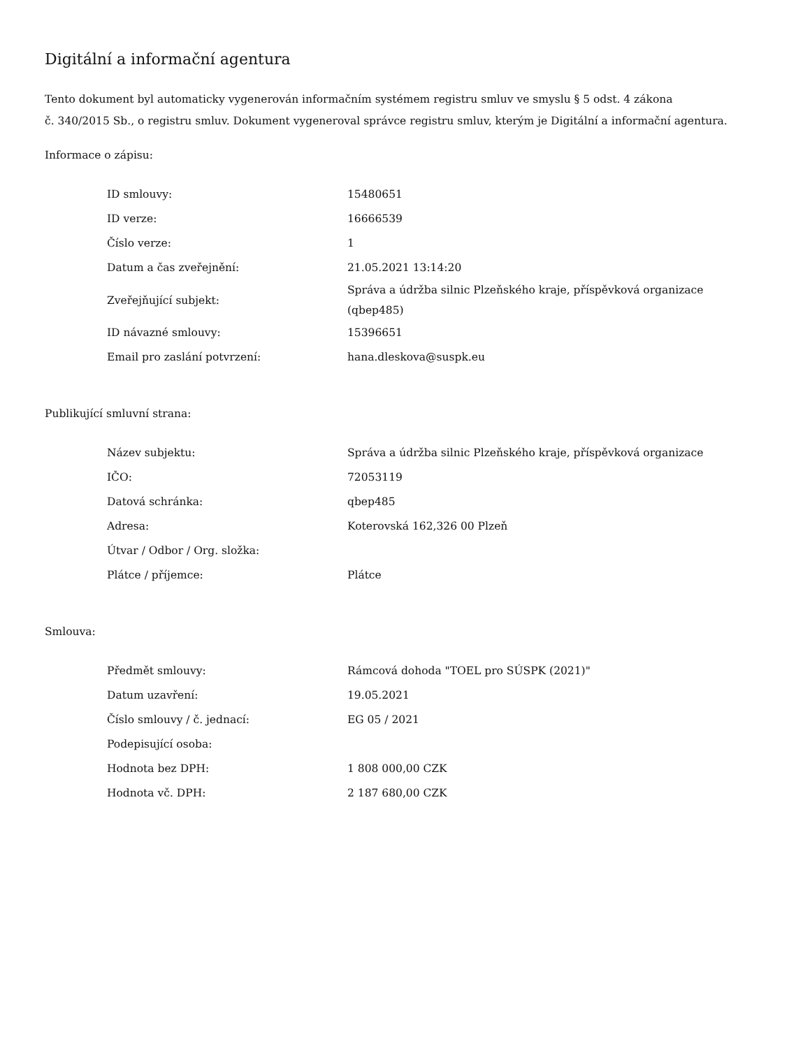Digitální a informační agentura
Tento dokument byl automaticky vygenerován informačním systémem registru smluv ve smyslu § 5 odst. 4 zákona
č. 340/2015 Sb., o registru smluv. Dokument vygeneroval správce registru smluv, kterým je Digitální a informační agentura.
Informace o zápisu:
| ID smlouvy: | 15480651 |
| ID verze: | 16666539 |
| Číslo verze: | 1 |
| Datum a čas zveřejnění: | 21.05.2021 13:14:20 |
| Zveřejňující subjekt: | Správa a údržba silnic Plzeňského kraje, příspěvková organizace (qbep485) |
| ID návazné smlouvy: | 15396651 |
| Email pro zaslání potvrzení: | hana.dleskova@suspk.eu |
Publikující smluvní strana:
| Název subjektu: | Správa a údržba silnic Plzeňského kraje, příspěvková organizace |
| IČO: | 72053119 |
| Datová schránka: | qbep485 |
| Adresa: | Koterovská 162,326 00 Plzeň |
| Útvar / Odbor / Org. složka: | |
| Plátce / příjemce: | Plátce |
Smlouva:
| Předmět smlouvy: | Rámcová dohoda "TOEL pro SÚSPK (2021)" |
| Datum uzavření: | 19.05.2021 |
| Číslo smlouvy / č. jednací: | EG 05 / 2021 |
| Podepisující osoba: | |
| Hodnota bez DPH: | 1 808 000,00 CZK |
| Hodnota vč. DPH: | 2 187 680,00 CZK |